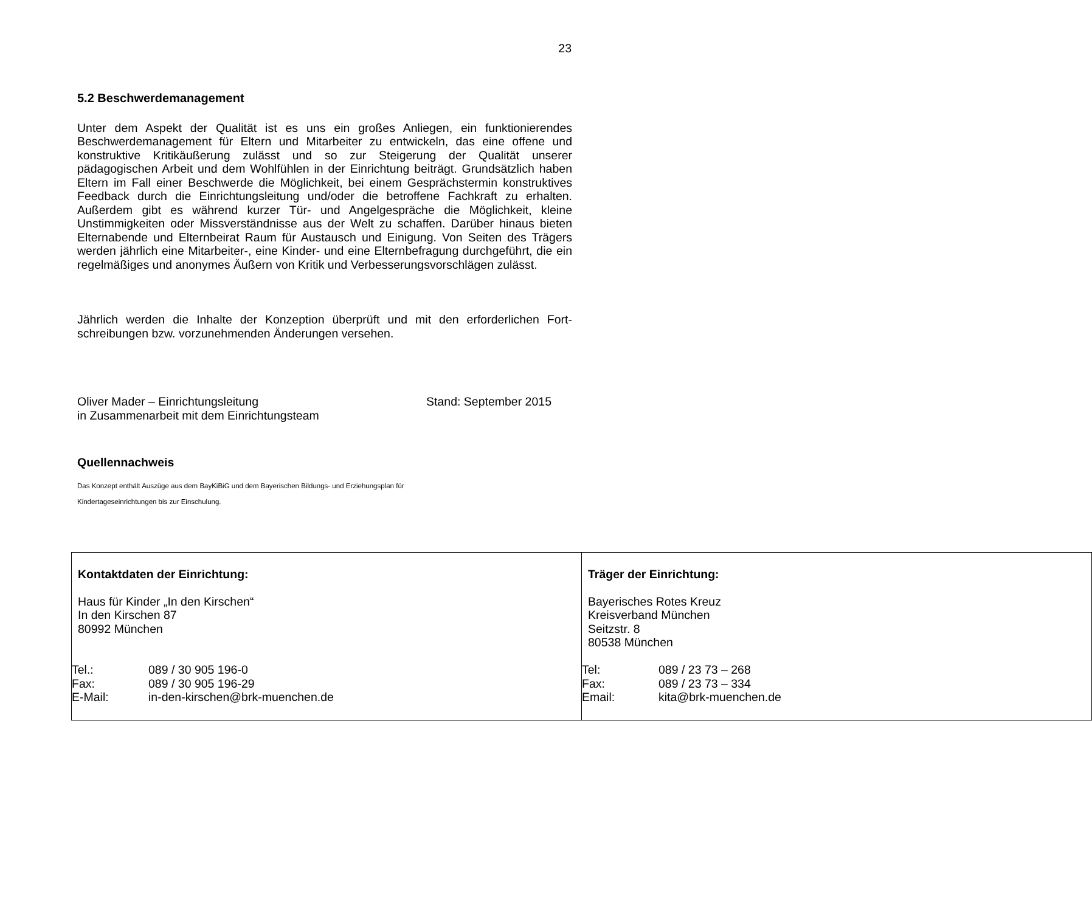23
5.2 Beschwerdemanagement
Unter dem Aspekt der Qualität ist es uns ein großes Anliegen, ein funktionierendes Beschwerdemanagement für Eltern und Mitarbeiter zu entwickeln, das eine offene und konstruktive Kritikäußerung zulässt und so zur Steigerung der Qualität unserer pädagogischen Arbeit und dem Wohlfühlen in der Einrichtung beiträgt. Grundsätzlich haben Eltern im Fall einer Beschwerde die Möglichkeit, bei einem Gesprächstermin konstruktives Feedback durch die Einrichtungsleitung und/oder die betroffene Fachkraft zu erhalten. Außerdem gibt es während kurzer Tür- und Angelgespräche die Möglichkeit, kleine Unstimmigkeiten oder Missverständnisse aus der Welt zu schaffen. Darüber hinaus bieten Elternabende und Elternbeirat Raum für Austausch und Einigung. Von Seiten des Trägers werden jährlich eine Mitarbeiter-, eine Kinder- und eine Elternbefragung durchgeführt, die ein regelmäßiges und anonymes Äußern von Kritik und Verbesserungsvorschlägen zulässt.
Jährlich werden die Inhalte der Konzeption überprüft und mit den erforderlichen Fort-schreibungen bzw. vorzunehmenden Änderungen versehen.
Oliver Mader – Einrichtungsleitung
in Zusammenarbeit mit dem Einrichtungsteam
Stand: September 2015
Quellennachweis
Das Konzept enthält Auszüge aus dem BayKiBiG und dem Bayerischen Bildungs- und Erziehungsplan für
Kindertageseinrichtungen bis zur Einschulung.
| Kontaktdaten der Einrichtung: Haus für Kinder „In den Kirschen“ In den Kirschen 87 80992 München / Tel.: / 089 / 30 905 196-0 / / Fax: / 089 / 30 905 196-29 / / E-Mail: / in-den-kirschen@brk-muenchen.de / | Träger der Einrichtung: Bayerisches Rotes Kreuz Kreisverband München Seitzstr. 8 80538 München / Tel: / 089 / 23 73 – 268 / / Fax: / 089 / 23 73 – 334 / / Email: / kita@brk-muenchen.de / |